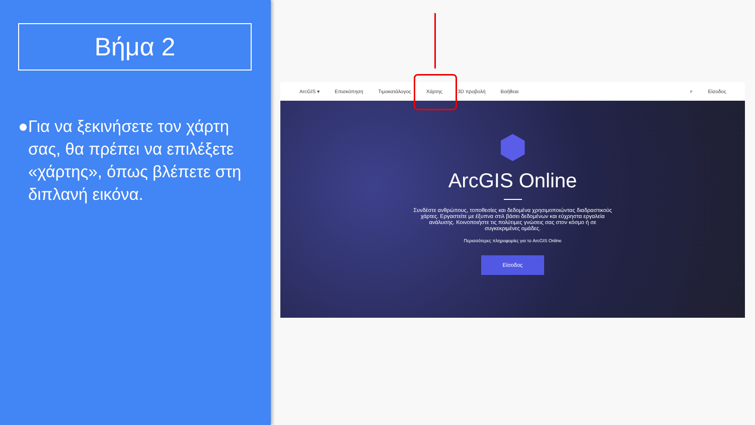Βήμα 2
● Για να ξεκινήσετε τον χάρτη σας, θα πρέπει να επιλέξετε «χάρτης», όπως βλέπετε στη διπλανή εικόνα.
ArcGIS ▾ Επισκόπηση Τιμοκατάλογος Χάρτης 3D προβολή Βοήθεια ⌕ Είσοδος
ArcGIS Online
Συνδέστε ανθρώπους, τοποθεσίες και δεδομένα χρησιμοποιώντας διαδραστικούς χάρτες. Εργαστείτε με έξυπνα στιλ βάσει δεδομένων και εύχρηστα εργαλεία ανάλυσης. Κοινοποιήστε τις πολύτιμες γνώσεις σας στον κόσμο ή σε συγκεκριμένες ομάδες.
Περισσότερες πληροφορίες για το ArcGIS Online
Είσοδος